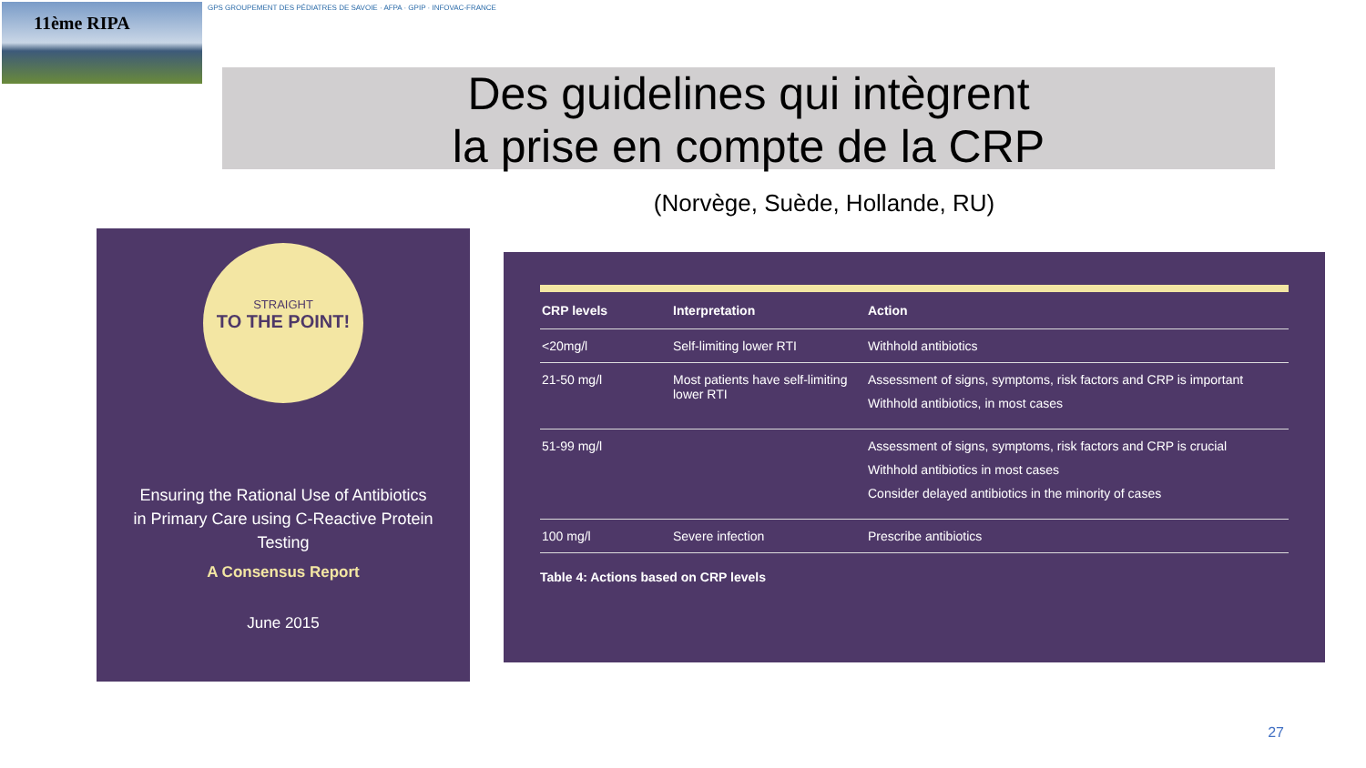11ème RIPA
GPS GROUPEMENT DES PÉDIATRES DE SAVOIE · AFPA · GPIP · INFOVAC-FRANCE
Des guidelines qui intègrent
la prise en compte de la CRP
(Norvège, Suède, Hollande, RU)
STRAIGHT
TO THE POINT!
Ensuring the Rational Use of Antibiotics in Primary Care using C-Reactive Protein Testing
A Consensus Report
June 2015
| CRP levels | Interpretation | Action |
| --- | --- | --- |
| <20mg/l | Self-limiting lower RTI | Withhold antibiotics |
| 21-50 mg/l | Most patients have self-limiting lower RTI | Assessment of signs, symptoms, risk factors and CRP is important Withhold antibiotics, in most cases |
| 51-99 mg/l | | Assessment of signs, symptoms, risk factors and CRP is crucial Withhold antibiotics in most cases Consider delayed antibiotics in the minority of cases |
| 100 mg/l | Severe infection | Prescribe antibiotics |
Table 4: Actions based on CRP levels
27